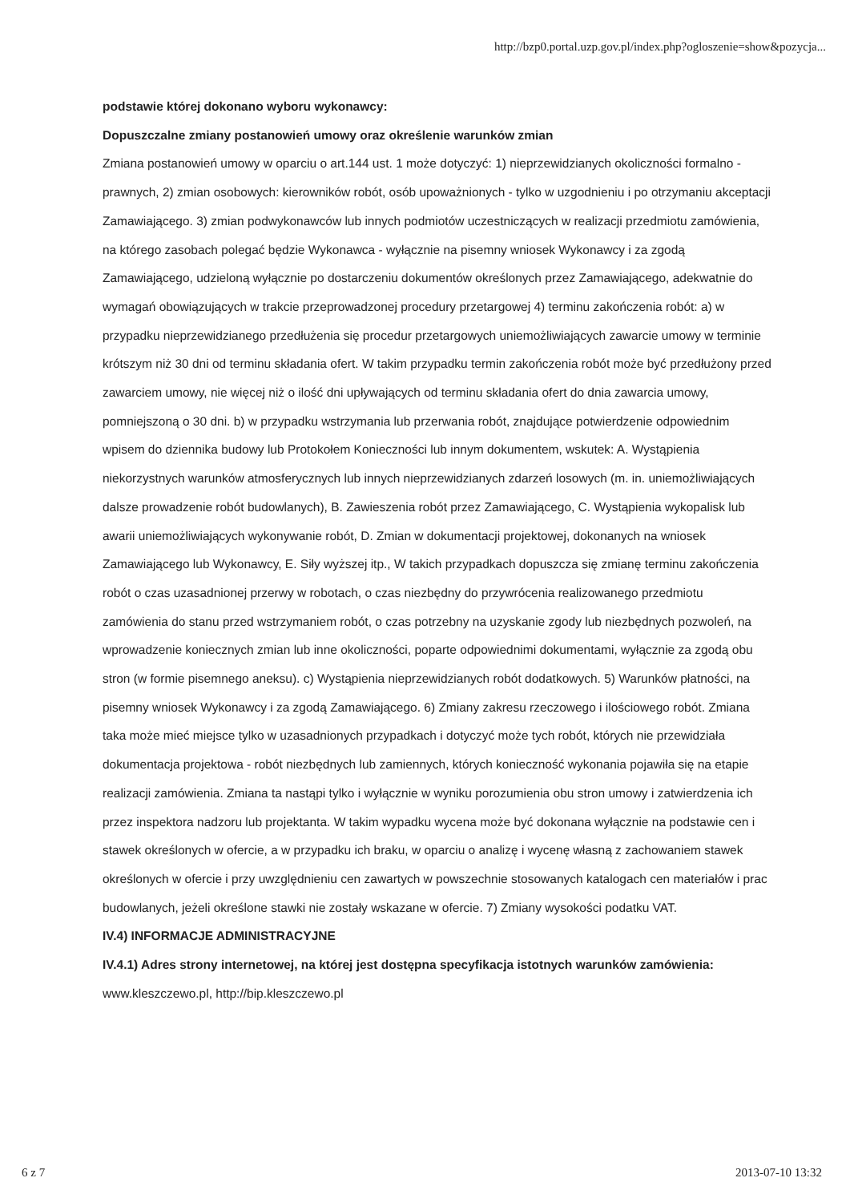http://bzp0.portal.uzp.gov.pl/index.php?ogloszenie=show&pozycja...
podstawie której dokonano wyboru wykonawcy:
Dopuszczalne zmiany postanowień umowy oraz określenie warunków zmian
Zmiana postanowień umowy w oparciu o art.144 ust. 1 może dotyczyć: 1) nieprzewidzianych okoliczności formalno - prawnych, 2) zmian osobowych: kierowników robót, osób upoważnionych - tylko w uzgodnieniu i po otrzymaniu akceptacji Zamawiającego. 3) zmian podwykonawców lub innych podmiotów uczestniczących w realizacji przedmiotu zamówienia, na którego zasobach polegać będzie Wykonawca - wyłącznie na pisemny wniosek Wykonawcy i za zgodą Zamawiającego, udzieloną wyłącznie po dostarczeniu dokumentów określonych przez Zamawiającego, adekwatnie do wymagań obowiązujących w trakcie przeprowadzonej procedury przetargowej 4) terminu zakończenia robót: a) w przypadku nieprzewidzianego przedłużenia się procedur przetargowych uniemożliwiających zawarcie umowy w terminie krótszym niż 30 dni od terminu składania ofert. W takim przypadku termin zakończenia robót może być przedłużony przed zawarciem umowy, nie więcej niż o ilość dni upływających od terminu składania ofert do dnia zawarcia umowy, pomniejszoną o 30 dni. b) w przypadku wstrzymania lub przerwania robót, znajdujące potwierdzenie odpowiednim wpisem do dziennika budowy lub Protokołem Konieczności lub innym dokumentem, wskutek: A. Wystąpienia niekorzystnych warunków atmosferycznych lub innych nieprzewidzianych zdarzeń losowych (m. in. uniemożliwiających dalsze prowadzenie robót budowlanych), B. Zawieszenia robót przez Zamawiającego, C. Wystąpienia wykopalisk lub awarii uniemożliwiających wykonywanie robót, D. Zmian w dokumentacji projektowej, dokonanych na wniosek Zamawiającego lub Wykonawcy, E. Siły wyższej itp., W takich przypadkach dopuszcza się zmianę terminu zakończenia robót o czas uzasadnionej przerwy w robotach, o czas niezbędny do przywrócenia realizowanego przedmiotu zamówienia do stanu przed wstrzymaniem robót, o czas potrzebny na uzyskanie zgody lub niezbędnych pozwoleń, na wprowadzenie koniecznych zmian lub inne okoliczności, poparte odpowiednimi dokumentami, wyłącznie za zgodą obu stron (w formie pisemnego aneksu). c) Wystąpienia nieprzewidzianych robót dodatkowych. 5) Warunków płatności, na pisemny wniosek Wykonawcy i za zgodą Zamawiającego. 6) Zmiany zakresu rzeczowego i ilościowego robót. Zmiana taka może mieć miejsce tylko w uzasadnionych przypadkach i dotyczyć może tych robót, których nie przewidziała dokumentacja projektowa - robót niezbędnych lub zamiennych, których konieczność wykonania pojawiła się na etapie realizacji zamówienia. Zmiana ta nastąpi tylko i wyłącznie w wyniku porozumienia obu stron umowy i zatwierdzenia ich przez inspektora nadzoru lub projektanta. W takim wypadku wycena może być dokonana wyłącznie na podstawie cen i stawek określonych w ofercie, a w przypadku ich braku, w oparciu o analizę i wycenę własną z zachowaniem stawek określonych w ofercie i przy uwzględnieniu cen zawartych w powszechnie stosowanych katalogach cen materiałów i prac budowlanych, jeżeli określone stawki nie zostały wskazane w ofercie. 7) Zmiany wysokości podatku VAT.
IV.4) INFORMACJE ADMINISTRACYJNE
IV.4.1) Adres strony internetowej, na której jest dostępna specyfikacja istotnych warunków zamówienia: www.kleszczewo.pl, http://bip.kleszczewo.pl
6 z 7 2013-07-10 13:32